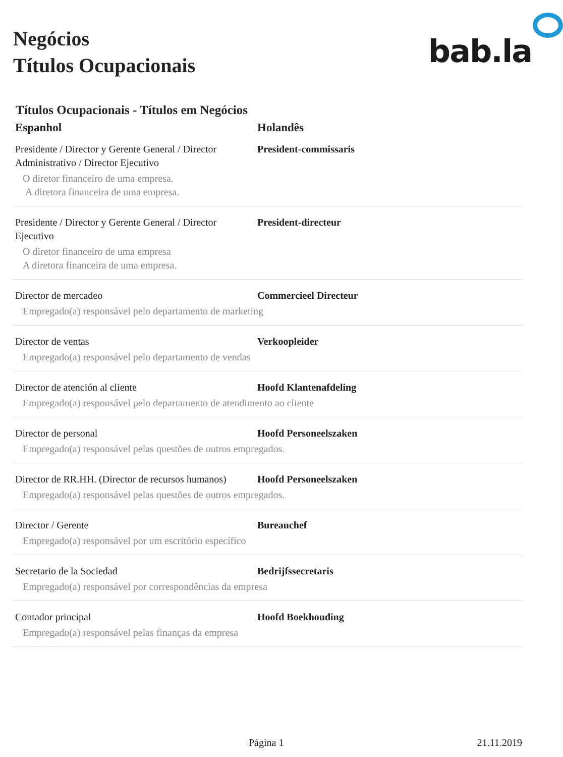Negócios
Títulos Ocupacionais
bab.la
Títulos Ocupacionais - Títulos em Negócios
| Espanhol | Holandês |
| --- | --- |
| Presidente / Director y Gerente General / Director Administrativo / Director Ejecutivo | President-commissaris |
| O diretor financeiro de uma empresa. A diretora financeira de uma empresa. | |
| Presidente / Director y Gerente General / Director Ejecutivo | President-directeur |
| O diretor financeiro de uma empresa A diretora financeira de uma empresa. | |
| Director de mercadeo | Commercieel Directeur |
| Empregado(a) responsável pelo departamento de marketing | |
| Director de ventas | Verkoopleider |
| Empregado(a) responsável pelo departamento de vendas | |
| Director de atención al cliente | Hoofd Klantenafdeling |
| Empregado(a) responsável pelo departamento de atendimento ao cliente | |
| Director de personal | Hoofd Personeelszaken |
| Empregado(a) responsável pelas questões de outros empregados. | |
| Director de RR.HH. (Director de recursos humanos) | Hoofd Personeelszaken |
| Empregado(a) responsável pelas questões de outros empregados. | |
| Director / Gerente | Bureauchef |
| Empregado(a) responsável por um escritório específico | |
| Secretario de la Sociedad | Bedrijfssecretaris |
| Empregado(a) responsável por correspondências da empresa | |
| Contador principal | Hoofd Boekhouding |
| Empregado(a) responsável pelas finanças da empresa | |
Página 1 21.11.2019